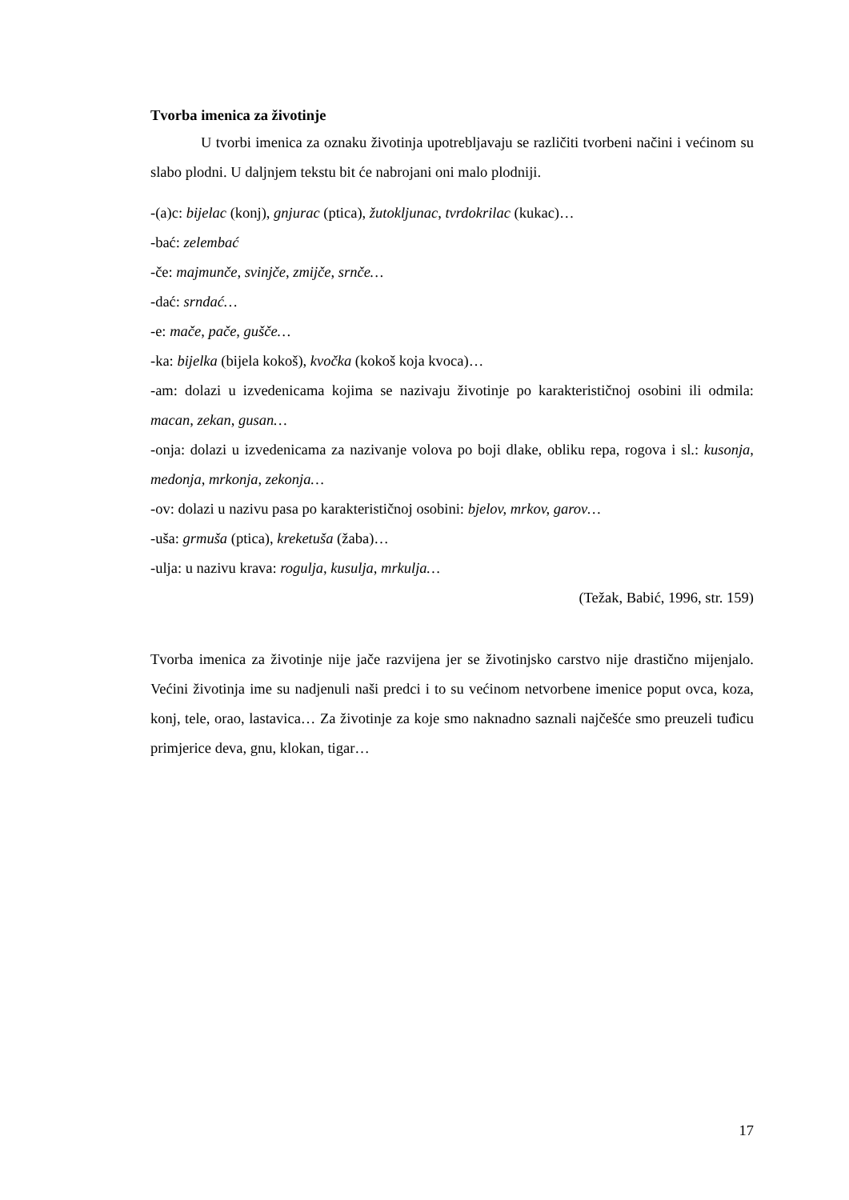Tvorba imenica za životinje
U tvorbi imenica za oznaku životinja upotrebljavaju se različiti tvorbeni načini i većinom su slabo plodni. U daljnjem tekstu bit će nabrojani oni malo plodniji.
-(a)c: bijelac (konj), gnjurac (ptica), žutokljunac, tvrdokrilac (kukac)…
-bać: zelembać
-če: majmunče, svinjče, zmijče, srnče…
-dać: srndać…
-e: mače, pače, gušče…
-ka: bijelka (bijela kokoš), kvočka (kokoš koja kvoca)…
-am: dolazi u izvedenicama kojima se nazivaju životinje po karakterističnoj osobini ili odmila: macan, zekan, gusan…
-onja: dolazi u izvedenicama za nazivanje volova po boji dlake, obliku repa, rogova i sl.: kusonja, medonja, mrkonja, zekonja…
-ov: dolazi u nazivu pasa po karakterističnoj osobini: bjelov, mrkov, garov…
-uša: grmuša (ptica), kreketuša (žaba)…
-ulja: u nazivu krava: rogulja, kusulja, mrkulja…
(Težak, Babić, 1996, str. 159)
Tvorba imenica za životinje nije jače razvijena jer se životinjsko carstvo nije drastično mijenjalo. Većini životinja ime su nadjenuli naši predci i to su većinom netvorbene imenice poput ovca, koza, konj, tele, orao, lastavica… Za životinje za koje smo naknadno saznali najčešće smo preuzeli tuđicu primjerice deva, gnu, klokan, tigar…
17